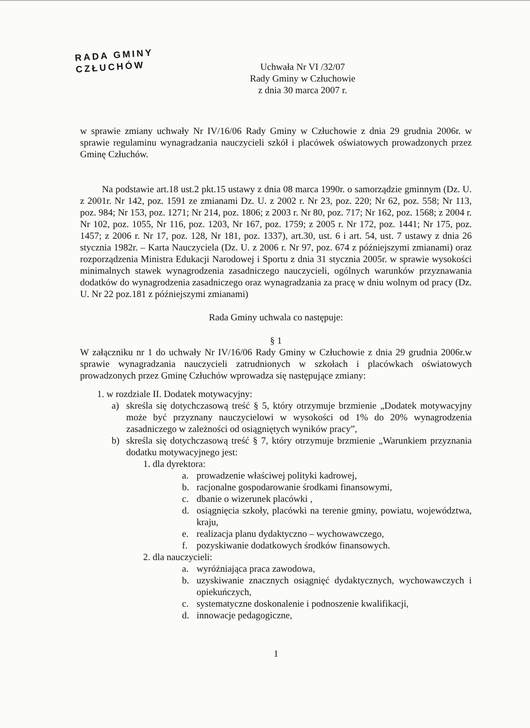RADA GMINY
CZŁUCHÓW
Uchwała Nr VI /32/07
Rady Gminy w Człuchowie
z dnia 30 marca 2007 r.
w sprawie zmiany uchwały Nr IV/16/06 Rady Gminy w Człuchowie z dnia 29 grudnia 2006r. w sprawie regulaminu wynagradzania nauczycieli szkół i placówek oświatowych prowadzonych przez Gminę Człuchów.
Na podstawie art.18 ust.2 pkt.15 ustawy z dnia 08 marca 1990r. o samorządzie gminnym (Dz. U. z 2001r. Nr 142, poz. 1591 ze zmianami Dz. U. z 2002 r. Nr 23, poz. 220; Nr 62, poz. 558; Nr 113, poz. 984; Nr 153, poz. 1271; Nr 214, poz. 1806; z 2003 r. Nr 80, poz. 717; Nr 162, poz. 1568; z 2004 r. Nr 102, poz. 1055, Nr 116, poz. 1203, Nr 167, poz. 1759; z 2005 r. Nr 172, poz. 1441; Nr 175, poz. 1457; z 2006 r. Nr 17, poz. 128, Nr 181, poz. 1337), art.30, ust. 6 i art. 54, ust. 7 ustawy z dnia 26 stycznia 1982r. – Karta Nauczyciela (Dz. U. z 2006 r. Nr 97, poz. 674 z późniejszymi zmianami) oraz rozporządzenia Ministra Edukacji Narodowej i Sportu z dnia 31 stycznia 2005r. w sprawie wysokości minimalnych stawek wynagrodzenia zasadniczego nauczycieli, ogólnych warunków przyznawania dodatków do wynagrodzenia zasadniczego oraz wynagradzania za pracę w dniu wolnym od pracy (Dz. U. Nr 22 poz.181 z późniejszymi zmianami)
Rada Gminy uchwala co następuje:
§ 1
W załączniku nr 1 do uchwały Nr IV/16/06 Rady Gminy w Człuchowie z dnia 29 grudnia 2006r.w sprawie wynagradzania nauczycieli zatrudnionych w szkołach i placówkach oświatowych prowadzonych przez Gminę Człuchów wprowadza się następujące zmiany:
1. w rozdziale II. Dodatek motywacyjny:
a) skreśla się dotychczasową treść § 5, który otrzymuje brzmienie „Dodatek motywacyjny może być przyznany nauczycielowi w wysokości od 1% do 20% wynagrodzenia zasadniczego w zależności od osiągniętych wyników pracy”,
b) skreśla się dotychczasową treść § 7, który otrzymuje brzmienie „Warunkiem przyznania dodatku motywacyjnego jest:
1. dla dyrektora:
a. prowadzenie właściwej polityki kadrowej,
b. racjonalne gospodarowanie środkami finansowymi,
c. dbanie o wizerunek placówki ,
d. osiągnięcia szkoły, placówki na terenie gminy, powiatu, województwa, kraju,
e. realizacja planu dydaktyczno – wychowawczego,
f. pozyskiwanie dodatkowych środków finansowych.
2. dla nauczycieli:
a. wyróżniająca praca zawodowa,
b. uzyskiwanie znacznych osiągnięć dydaktycznych, wychowawczych i opiekuńczych,
c. systematyczne doskonalenie i podnoszenie kwalifikacji,
d. innowacje pedagogiczne,
1